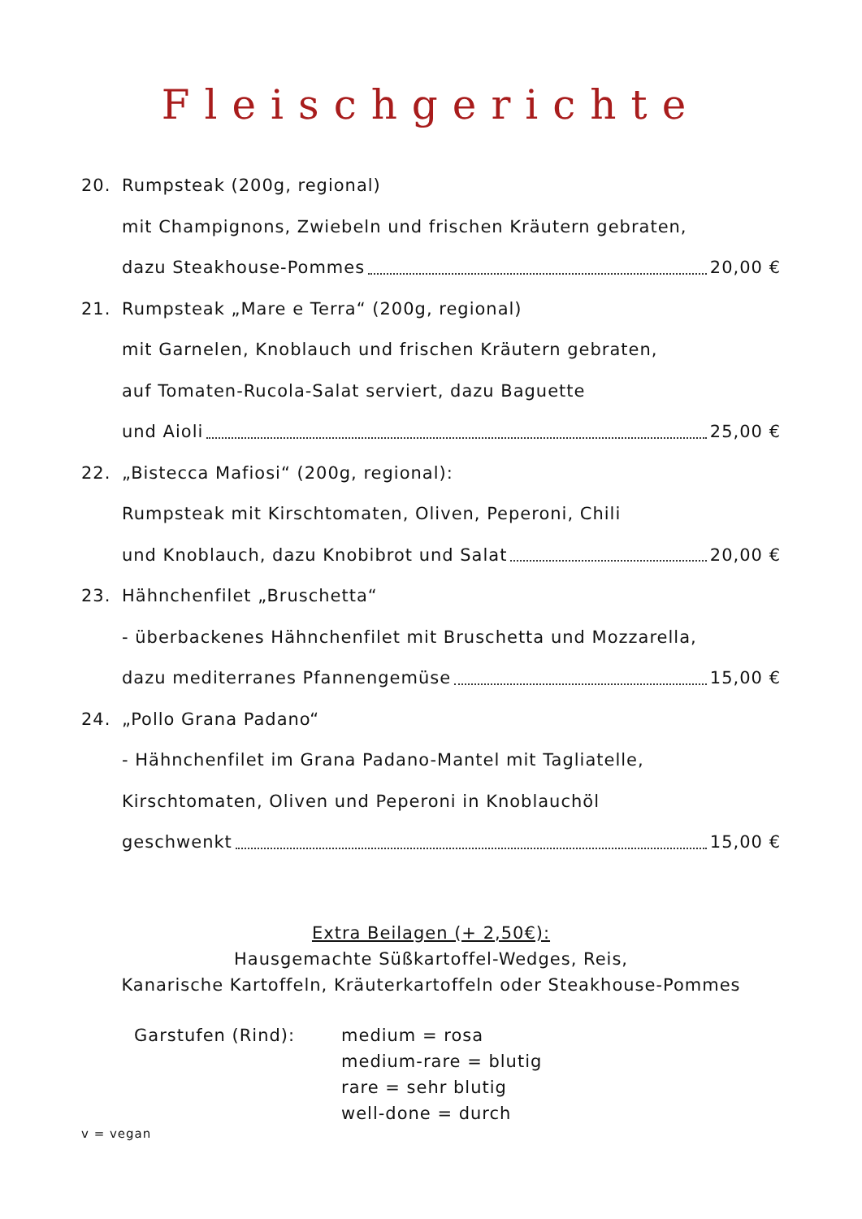Fleischgerichte
20. Rumpsteak (200g, regional)
mit Champignons, Zwiebeln und frischen Kräutern gebraten,
dazu Steakhouse-Pommes 20,00 €
21. Rumpsteak „Mare e Terra“ (200g, regional)
mit Garnelen, Knoblauch und frischen Kräutern gebraten,
auf Tomaten-Rucola-Salat serviert, dazu Baguette
und Aioli 25,00 €
22. „Bistecca Mafiosi“ (200g, regional):
Rumpsteak mit Kirschtomaten, Oliven, Peperoni, Chili
und Knoblauch, dazu Knobibrot und Salat 20,00 €
23. Hähnchenfilet „Bruschetta“
- überbackenes Hähnchenfilet mit Bruschetta und Mozzarella,
dazu mediterranes Pfannengemüse 15,00 €
24. „Pollo Grana Padano“
- Hähnchenfilet im Grana Padano-Mantel mit Tagliatelle,
Kirschtomaten, Oliven und Peperoni in Knoblauchöl
geschwenkt 15,00 €
Extra Beilagen (+ 2,50€):
Hausgemachte Süßkartoffel-Wedges, Reis,
Kanarische Kartoffeln, Kräuterkartoffeln oder Steakhouse-Pommes
Garstufen (Rind): medium = rosa
medium-rare = blutig
rare = sehr blutig
well-done = durch
v = vegan